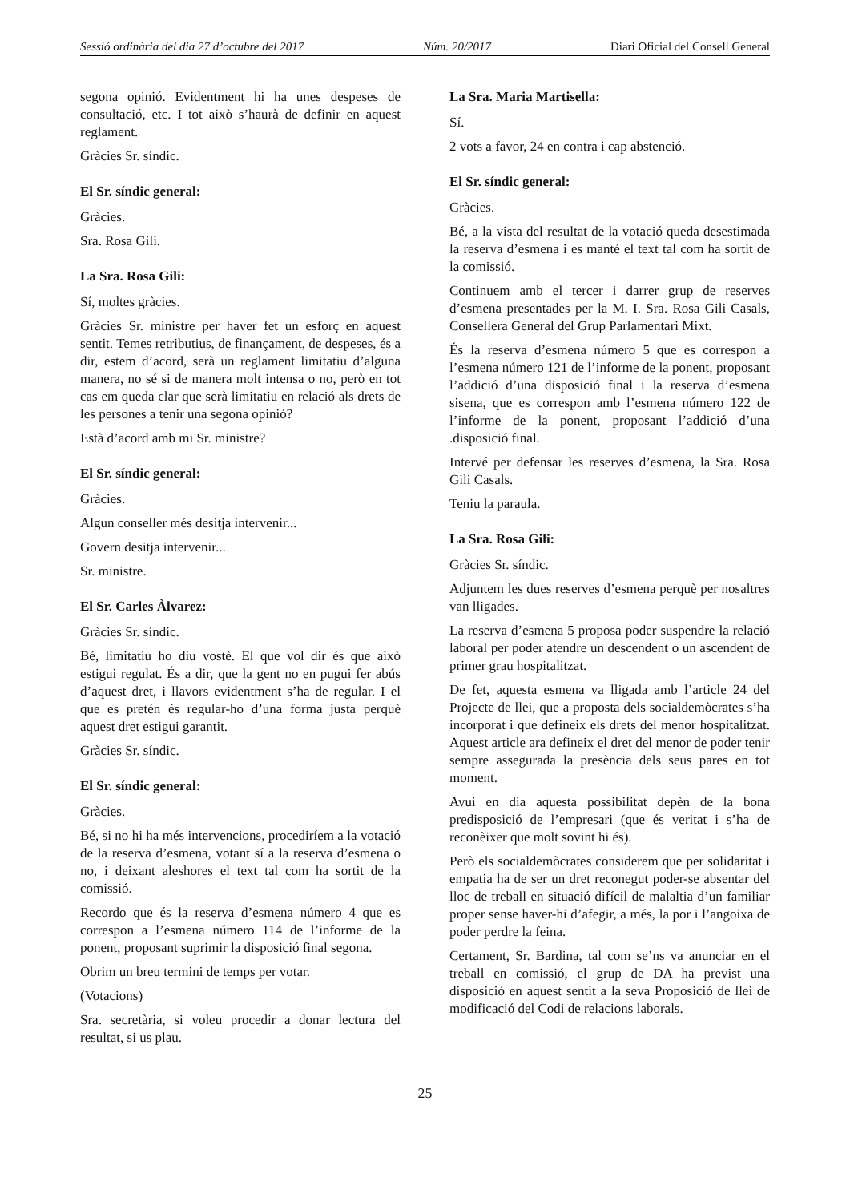Sessió ordinària del dia 27 d’octubre del 2017 Núm. 20/2017 Diari Oficial del Consell General
segona opinió. Evidentment hi ha unes despeses de consultació, etc. I tot això s’haurà de definir en aquest reglament.
Gràcies Sr. síndic.
El Sr. síndic general:
Gràcies.
Sra. Rosa Gili.
La Sra. Rosa Gili:
Sí, moltes gràcies.
Gràcies Sr. ministre per haver fet un esforç en aquest sentit. Temes retributius, de finançament, de despeses, és a dir, estem d’acord, serà un reglament limitatiu d’alguna manera, no sé si de manera molt intensa o no, però en tot cas em queda clar que serà limitatiu en relació als drets de les persones a tenir una segona opinió?
Està d’acord amb mi Sr. ministre?
El Sr. síndic general:
Gràcies.
Algun conseller més desitja intervenir...
Govern desitja intervenir...
Sr. ministre.
El Sr. Carles Àlvarez:
Gràcies Sr. síndic.
Bé, limitatiu ho diu vostè. El que vol dir és que això estigui regulat. És a dir, que la gent no en pugui fer abús d’aquest dret, i llavors evidentment s’ha de regular. I el que es pretén és regular-ho d’una forma justa perquè aquest dret estigui garantit.
Gràcies Sr. síndic.
El Sr. síndic general:
Gràcies.
Bé, si no hi ha més intervencions, procediríem a la votació de la reserva d’esmena, votant sí a la reserva d’esmena o no, i deixant aleshores el text tal com ha sortit de la comissió.
Recordo que és la reserva d’esmena número 4 que es correspon a l’esmena número 114 de l’informe de la ponent, proposant suprimir la disposició final segona.
Obrim un breu termini de temps per votar.
(Votacions)
Sra. secretària, si voleu procedir a donar lectura del resultat, si us plau.
La Sra. Maria Martisella:
Sí.
2 vots a favor, 24 en contra i cap abstenció.
El Sr. síndic general:
Gràcies.
Bé, a la vista del resultat de la votació queda desestimada la reserva d’esmena i es manté el text tal com ha sortit de la comissió.
Continuem amb el tercer i darrer grup de reserves d’esmena presentades per la M. I. Sra. Rosa Gili Casals, Consellera General del Grup Parlamentari Mixt.
És la reserva d’esmena número 5 que es correspon a l’esmena número 121 de l’informe de la ponent, proposant l’addició d’una disposició final i la reserva d’esmena sisena, que es correspon amb l’esmena número 122 de l’informe de la ponent, proposant l’addició d’una .disposició final.
Intervé per defensar les reserves d’esmena, la Sra. Rosa Gili Casals.
Teniu la paraula.
La Sra. Rosa Gili:
Gràcies Sr. síndic.
Adjuntem les dues reserves d’esmena perquè per nosaltres van lligades.
La reserva d’esmena 5 proposa poder suspendre la relació laboral per poder atendre un descendent o un ascendent de primer grau hospitalitzat.
De fet, aquesta esmena va lligada amb l’article 24 del Projecte de llei, que a proposta dels socialdemòcrates s’ha incorporat i que defineix els drets del menor hospitalitzat. Aquest article ara defineix el dret del menor de poder tenir sempre assegurada la presència dels seus pares en tot moment.
Avui en dia aquesta possibilitat depèn de la bona predisposició de l’empresari (que és veritat i s’ha de reconèixer que molt sovint hi és).
Però els socialdemòcrates considerem que per solidaritat i empatia ha de ser un dret reconegut poder-se absentar del lloc de treball en situació difícil de malaltia d’un familiar proper sense haver-hi d’afegir, a més, la por i l’angoixa de poder perdre la feina.
Certament, Sr. Bardina, tal com se’ns va anunciar en el treball en comissió, el grup de DA ha previst una disposició en aquest sentit a la seva Proposició de llei de modificació del Codi de relacions laborals.
25